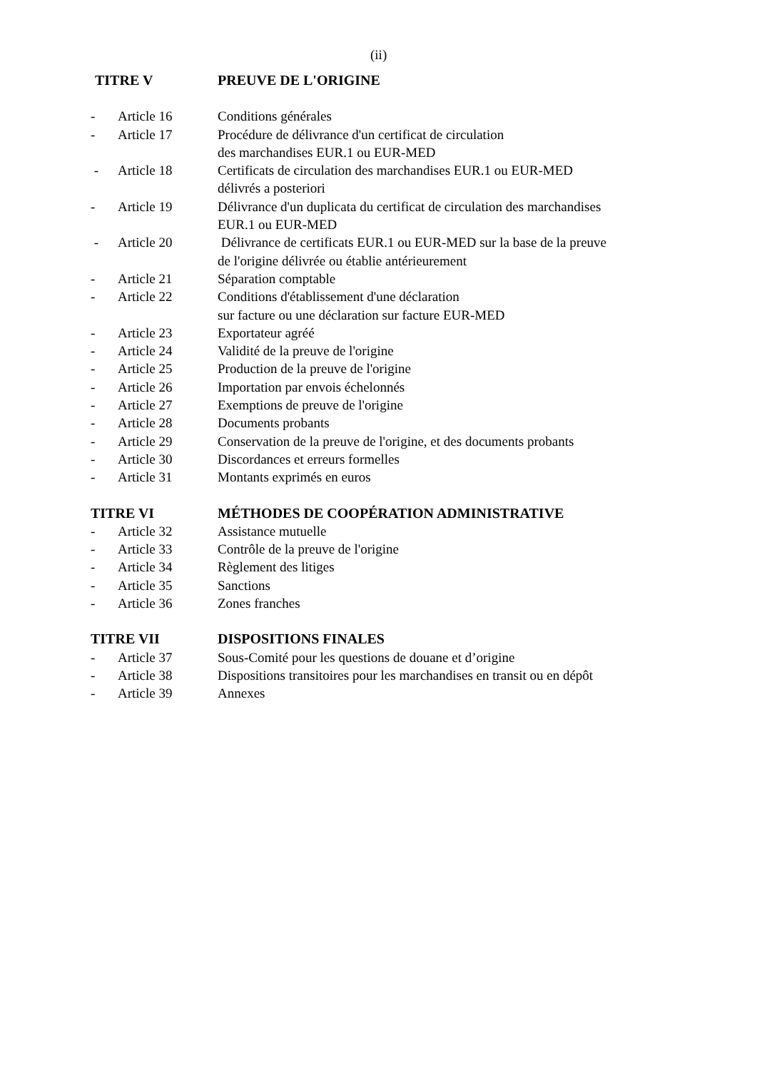(ii)
| TITRE V | | PREUVE DE L'ORIGINE |
| - | Article 16 | Conditions générales |
| - | Article 17 | Procédure de délivrance d'un certificat de circulation des marchandises EUR.1 ou EUR-MED |
| - | Article 18 | Certificats de circulation des marchandises EUR.1 ou EUR-MED délivrés a posteriori |
| - | Article 19 | Délivrance d'un duplicata du certificat de circulation des marchandises EUR.1 ou EUR-MED |
| - | Article 20 | Délivrance de certificats EUR.1 ou EUR-MED sur la base de la preuve de l'origine délivrée ou établie antérieurement |
| - | Article 21 | Séparation comptable |
| - | Article 22 | Conditions d'établissement d'une déclaration sur facture ou une déclaration sur facture EUR-MED |
| - | Article 23 | Exportateur agréé |
| - | Article 24 | Validité de la preuve de l'origine |
| - | Article 25 | Production de la preuve de l'origine |
| - | Article 26 | Importation par envois échelonnés |
| - | Article 27 | Exemptions de preuve de l'origine |
| - | Article 28 | Documents probants |
| - | Article 29 | Conservation de la preuve de l'origine, et des documents probants |
| - | Article 30 | Discordances et erreurs formelles |
| - | Article 31 | Montants exprimés en euros |
| TITRE VI | | MÉTHODES DE COOPÉRATION ADMINISTRATIVE |
| - | Article 32 | Assistance mutuelle |
| - | Article 33 | Contrôle de la preuve de l'origine |
| - | Article 34 | Règlement des litiges |
| - | Article 35 | Sanctions |
| - | Article 36 | Zones franches |
| TITRE VII | | DISPOSITIONS FINALES |
| - | Article 37 | Sous-Comité pour les questions de douane et d’origine |
| - | Article 38 | Dispositions transitoires pour les marchandises en transit ou en dépôt |
| - | Article 39 | Annexes |